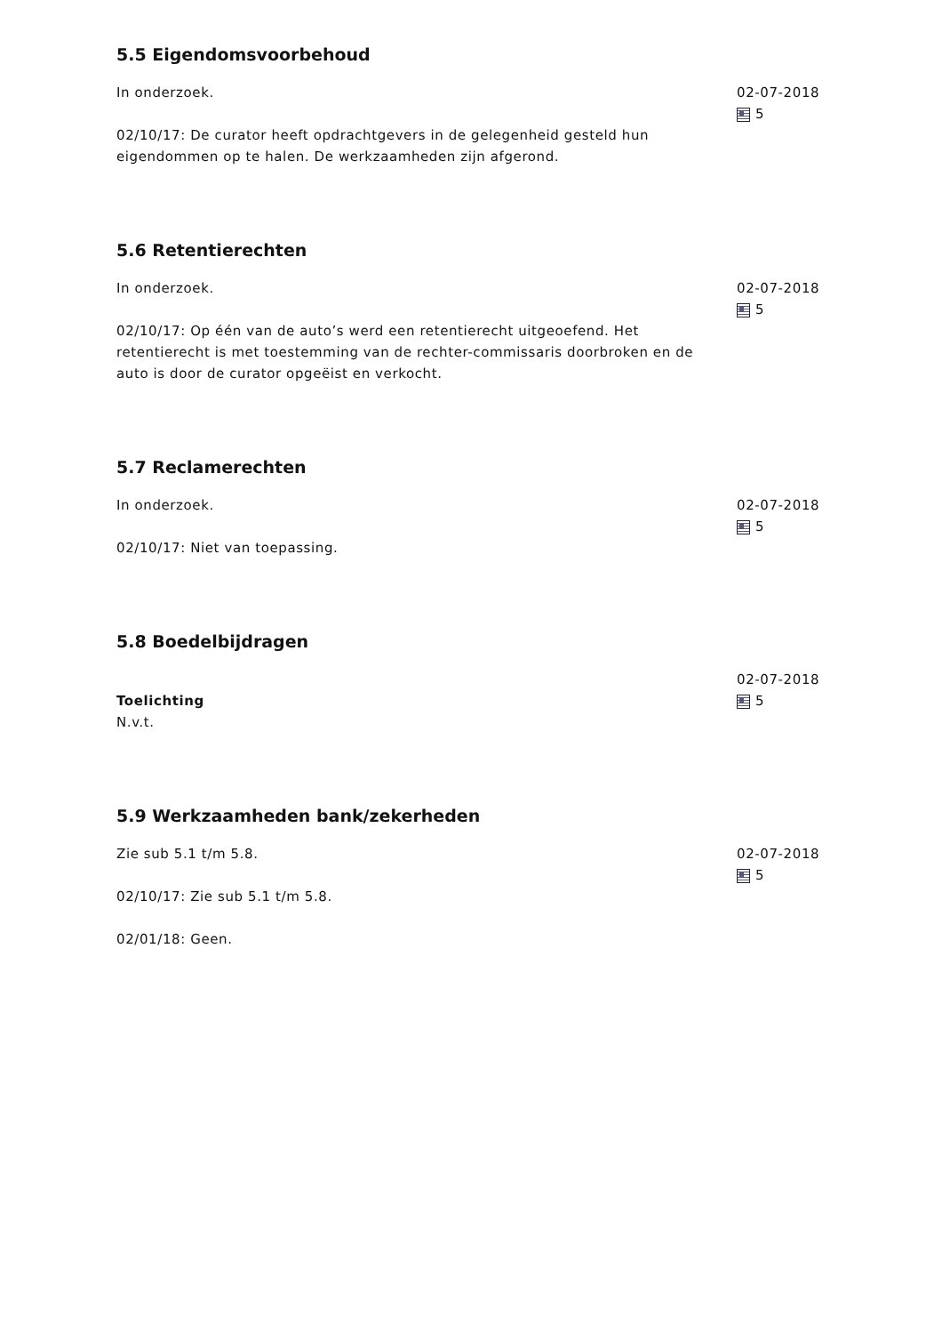5.5 Eigendomsvoorbehoud
In onderzoek.
02/10/17: De curator heeft opdrachtgevers in de gelegenheid gesteld hun eigendommen op te halen. De werkzaamheden zijn afgerond.
02-07-2018
5
5.6 Retentierechten
In onderzoek.
02/10/17: Op één van de auto’s werd een retentierecht uitgeoefend. Het retentierecht is met toestemming van de rechter-commissaris doorbroken en de auto is door de curator opgeëist en verkocht.
02-07-2018
5
5.7 Reclamerechten
In onderzoek.
02/10/17: Niet van toepassing.
02-07-2018
5
5.8 Boedelbijdragen
Toelichting
N.v.t.
02-07-2018
5
5.9 Werkzaamheden bank/zekerheden
Zie sub 5.1 t/m 5.8.
02/10/17: Zie sub 5.1 t/m 5.8.
02/01/18: Geen.
02-07-2018
5